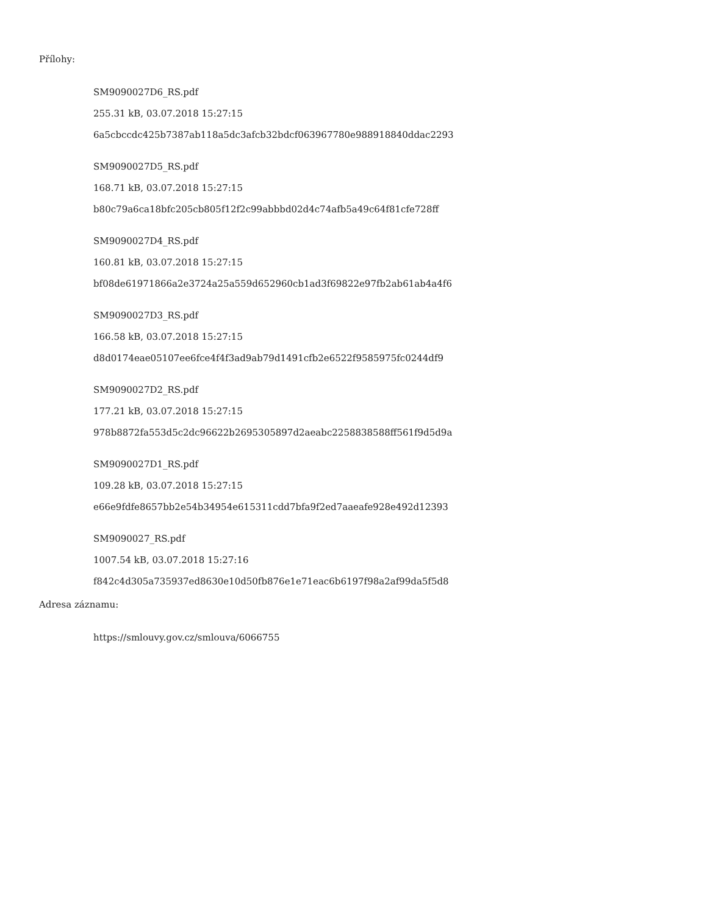Přílohy:
SM9090027D6_RS.pdf
255.31 kB, 03.07.2018 15:27:15
6a5cbccdc425b7387ab118a5dc3afcb32bdcf063967780e988918840ddac2293
SM9090027D5_RS.pdf
168.71 kB, 03.07.2018 15:27:15
b80c79a6ca18bfc205cb805f12f2c99abbbd02d4c74afb5a49c64f81cfe728ff
SM9090027D4_RS.pdf
160.81 kB, 03.07.2018 15:27:15
bf08de61971866a2e3724a25a559d652960cb1ad3f69822e97fb2ab61ab4a4f6
SM9090027D3_RS.pdf
166.58 kB, 03.07.2018 15:27:15
d8d0174eae05107ee6fce4f4f3ad9ab79d1491cfb2e6522f9585975fc0244df9
SM9090027D2_RS.pdf
177.21 kB, 03.07.2018 15:27:15
978b8872fa553d5c2dc96622b2695305897d2aeabc2258838588ff561f9d5d9a
SM9090027D1_RS.pdf
109.28 kB, 03.07.2018 15:27:15
e66e9fdfe8657bb2e54b34954e615311cdd7bfa9f2ed7aaeafe928e492d12393
SM9090027_RS.pdf
1007.54 kB, 03.07.2018 15:27:16
f842c4d305a735937ed8630e10d50fb876e1e71eac6b6197f98a2af99da5f5d8
Adresa záznamu:
https://smlouvy.gov.cz/smlouva/6066755